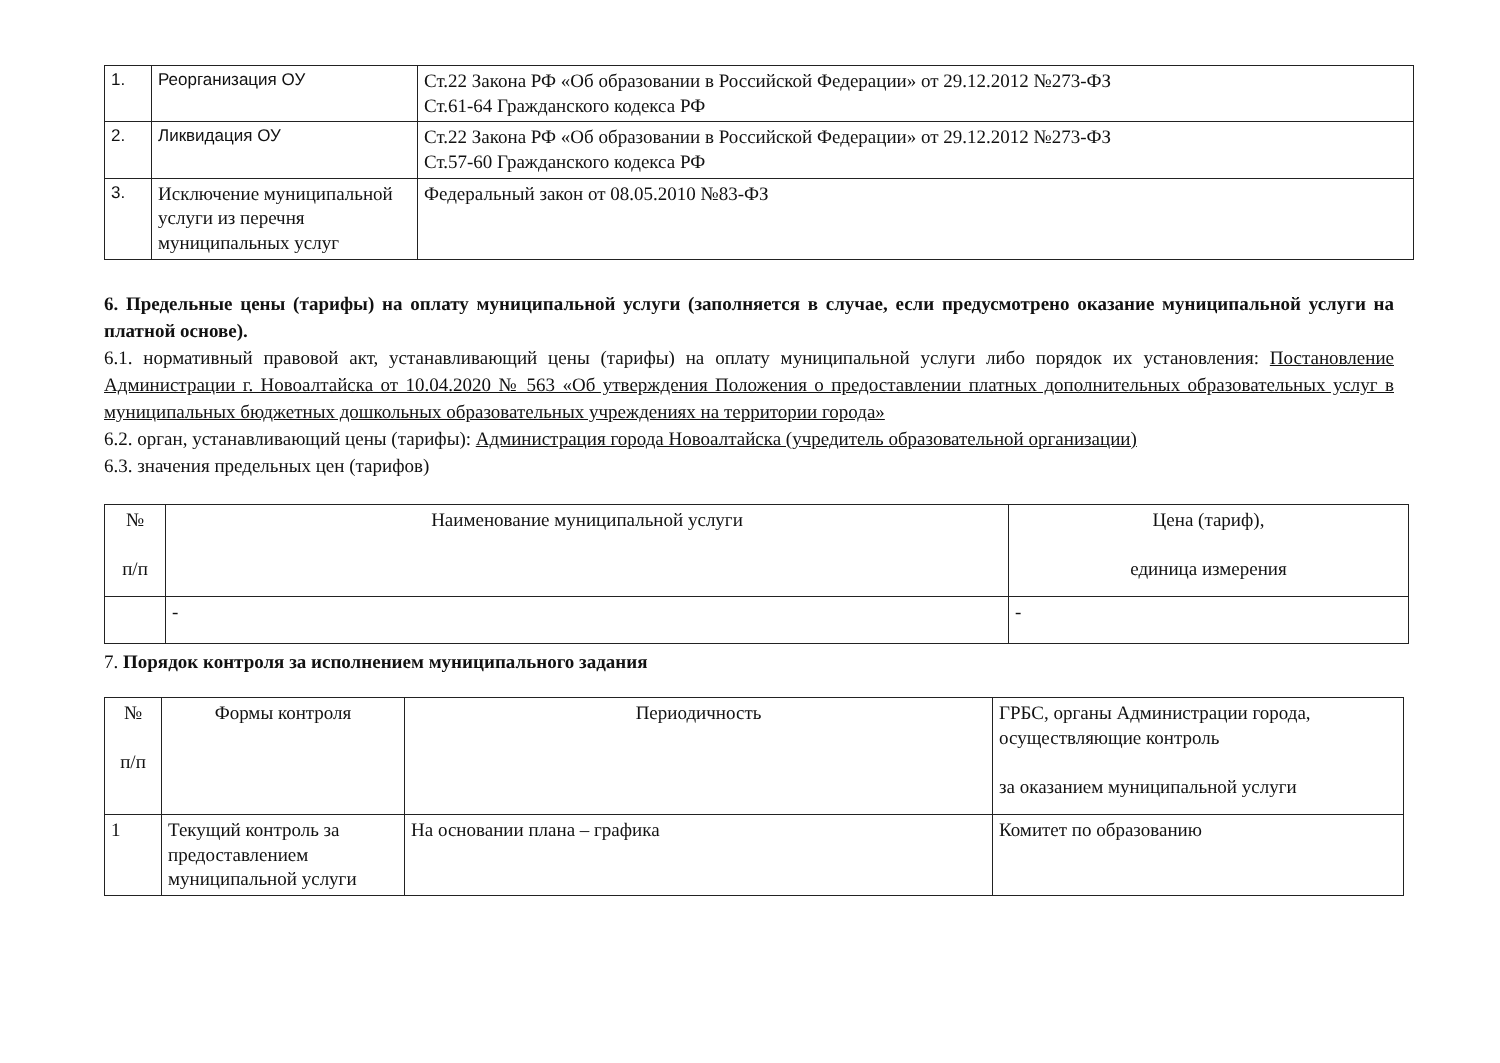| 1. | Реорганизация ОУ | Ст.22 Закона РФ «Об образовании в Российской Федерации» от 29.12.2012 №273-ФЗ Ст.61-64 Гражданского кодекса РФ |
| 2. | Ликвидация ОУ | Ст.22 Закона РФ «Об образовании в Российской Федерации» от 29.12.2012 №273-ФЗ Ст.57-60 Гражданского кодекса РФ |
| 3. | Исключение муниципальной услуги из перечня муниципальных услуг | Федеральный закон от 08.05.2010 №83-ФЗ |
6. Предельные цены (тарифы) на оплату муниципальной услуги (заполняется в случае, если предусмотрено оказание муниципальной услуги на платной основе).
6.1. нормативный правовой акт, устанавливающий цены (тарифы) на оплату муниципальной услуги либо порядок их установления: Постановление Администрации г. Новоалтайска от 10.04.2020 № 563 «Об утверждения Положения о предоставлении платных дополнительных образовательных услуг в муниципальных бюджетных дошкольных образовательных учреждениях на территории города»
6.2. орган, устанавливающий цены (тарифы): Администрация города Новоалтайска (учредитель образовательной организации)
6.3. значения предельных цен (тарифов)
| № п/п | Наименование муниципальной услуги | Цена (тариф), единица измерения |
| --- | --- | --- |
| | - | - |
7. Порядок контроля за исполнением муниципального задания
| № п/п | Формы контроля | Периодичность | ГРБС, органы Администрации города, осуществляющие контроль за оказанием муниципальной услуги |
| --- | --- | --- | --- |
| 1 | Текущий контроль за предоставлением муниципальной услуги | На основании плана – графика | Комитет по образованию |